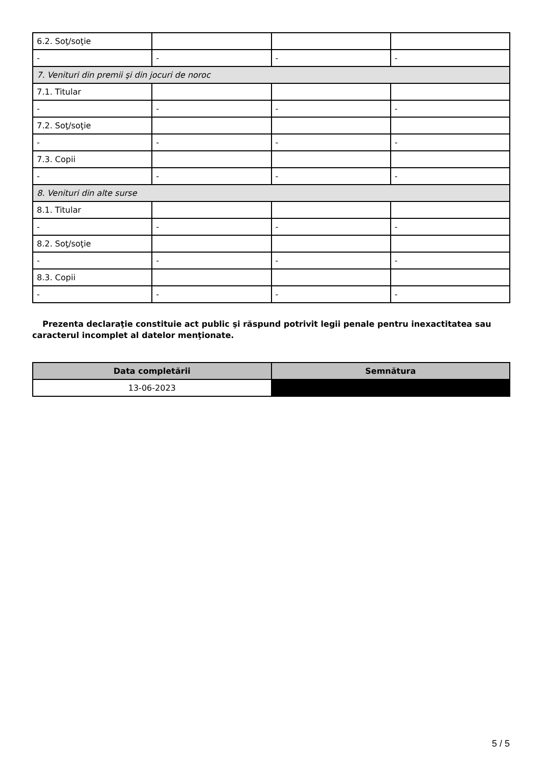| 6.2. Soţ/soţie | | | |
| - | - | - | - |
| 7. Venituri din premii şi din jocuri de noroc | | | |
| 7.1. Titular | | | |
| - | - | - | - |
| 7.2. Soţ/soţie | | | |
| - | - | - | - |
| 7.3. Copii | | | |
| - | - | - | - |
| 8. Venituri din alte surse | | | |
| 8.1. Titular | | | |
| - | - | - | - |
| 8.2. Soţ/soţie | | | |
| - | - | - | - |
| 8.3. Copii | | | |
| - | - | - | - |
Prezenta declaraţie constituie act public şi răspund potrivit legii penale pentru inexactitatea sau caracterul incomplet al datelor menţionate.
| Data completării | Semnătura |
| --- | --- |
| 13-06-2023 | |
5 / 5